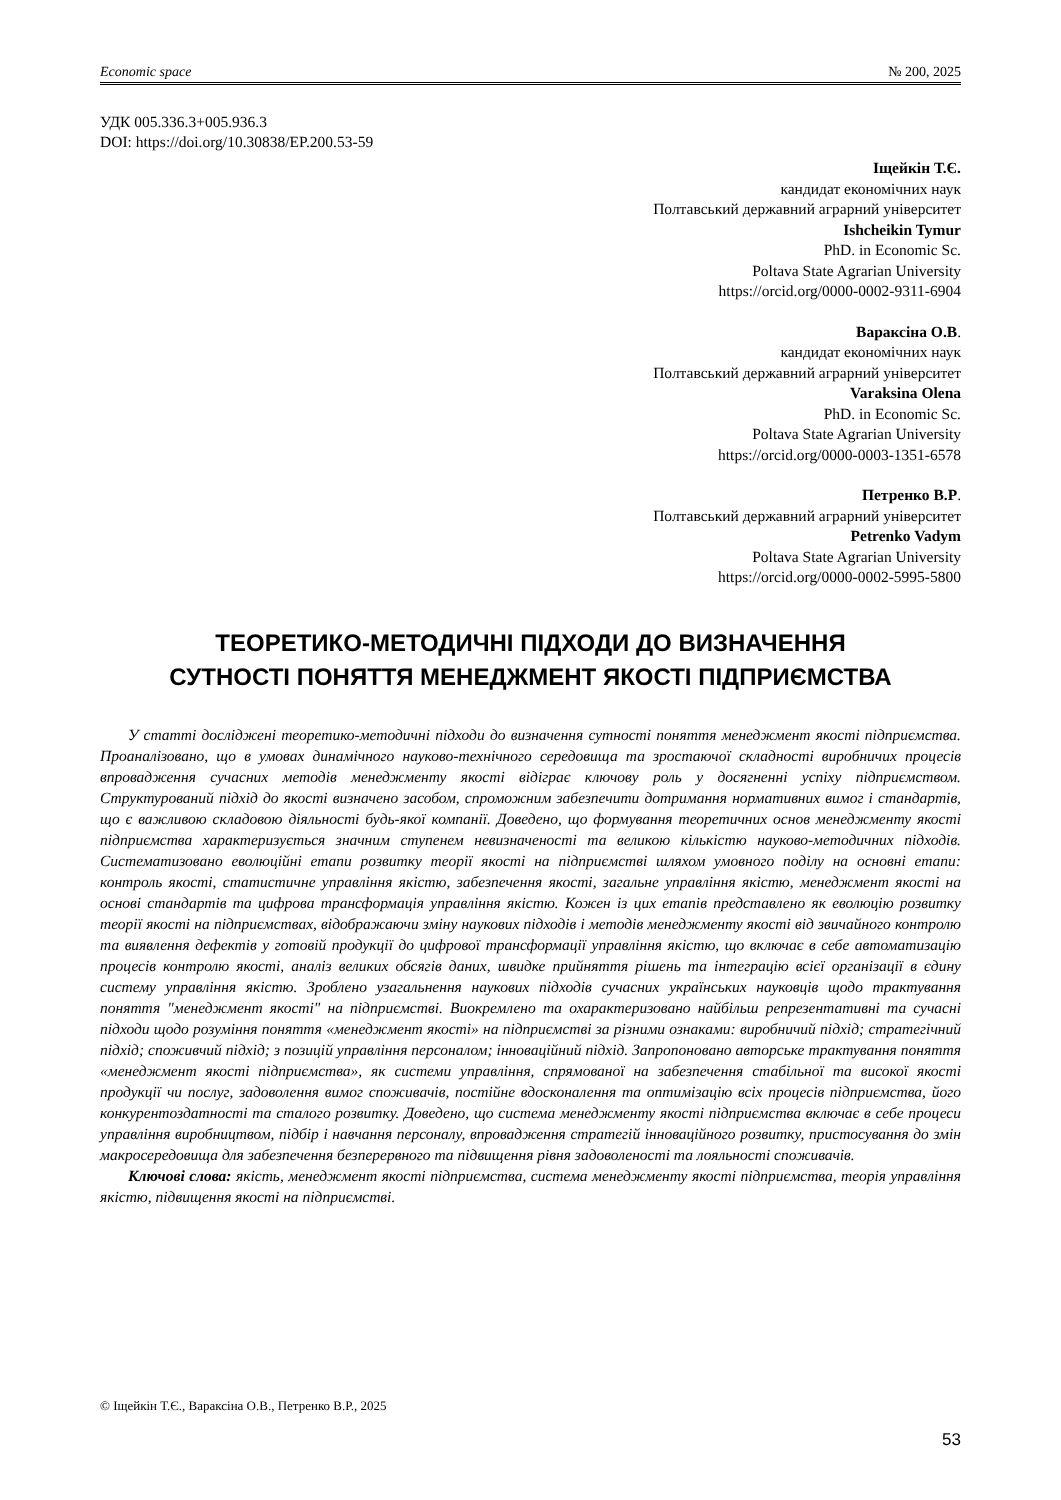Economic space № 200, 2025
УДК 005.336.3+005.936.3
DOI: https://doi.org/10.30838/EP.200.53-59
Іщейкін Т.Є.
кандидат економічних наук
Полтавський державний аграрний університет
Ishcheikin Tymur
PhD. in Economic Sc.
Poltava State Agrarian University
https://orcid.org/0000-0002-9311-6904
Вараксіна О.В.
кандидат економічних наук
Полтавський державний аграрний університет
Varaksina Olena
PhD. in Economic Sc.
Poltava State Agrarian University
https://orcid.org/0000-0003-1351-6578
Петренко В.Р.
Полтавський державний аграрний університет
Petrenko Vadym
Poltava State Agrarian University
https://orcid.org/0000-0002-5995-5800
ТЕОРЕТИКО-МЕТОДИЧНІ ПІДХОДИ ДО ВИЗНАЧЕННЯ
СУТНОСТІ ПОНЯТТЯ МЕНЕДЖМЕНТ ЯКОСТІ ПІДПРИЄМСТВА
У статті досліджені теоретико-методичні підходи до визначення сутності поняття менеджмент якості підприємства. Проаналізовано, що в умовах динамічного науково-технічного середовища та зростаючої складності виробничих процесів впровадження сучасних методів менеджменту якості відіграє ключову роль у досягненні успіху підприємством. Структурований підхід до якості визначено засобом, спроможним забезпечити дотримання нормативних вимог і стандартів, що є важливою складовою діяльності будь-якої компанії. Доведено, що формування теоретичних основ менеджменту якості підприємства характеризується значним ступенем невизначеності та великою кількістю науково-методичних підходів. Систематизовано еволюційні етапи розвитку теорії якості на підприємстві шляхом умовного поділу на основні етапи: контроль якості, статистичне управління якістю, забезпечення якості, загальне управління якістю, менеджмент якості на основі стандартів та цифрова трансформація управління якістю. Кожен із цих етапів представлено як еволюцію розвитку теорії якості на підприємствах, відображаючи зміну наукових підходів і методів менеджменту якості від звичайного контролю та виявлення дефектів у готовій продукції до цифрової трансформації управління якістю, що включає в себе автоматизацію процесів контролю якості, аналіз великих обсягів даних, швидке прийняття рішень та інтеграцію всієї організації в єдину систему управління якістю. Зроблено узагальнення наукових підходів сучасних українських науковців щодо трактування поняття "менеджмент якості" на підприємстві. Виокремлено та охарактеризовано найбільш репрезентативні та сучасні підходи щодо розуміння поняття «менеджмент якості» на підприємстві за різними ознаками: виробничий підхід; стратегічний підхід; споживчий підхід; з позицій управління персоналом; інноваційний підхід. Запропоновано авторське трактування поняття «менеджмент якості підприємства», як системи управління, спрямованої на забезпечення стабільної та високої якості продукції чи послуг, задоволення вимог споживачів, постійне вдосконалення та оптимізацію всіх процесів підприємства, його конкурентоздатності та сталого розвитку. Доведено, що система менеджменту якості підприємства включає в себе процеси управління виробництвом, підбір і навчання персоналу, впровадження стратегій інноваційного розвитку, пристосування до змін макросередовища для забезпечення безперервного та підвищення рівня задоволеності та лояльності споживачів.
Ключові слова: якість, менеджмент якості підприємства, система менеджменту якості підприємства, теорія управління якістю, підвищення якості на підприємстві.
© Іщейкін Т.Є., Вараксіна О.В., Петренко В.Р., 2025
53